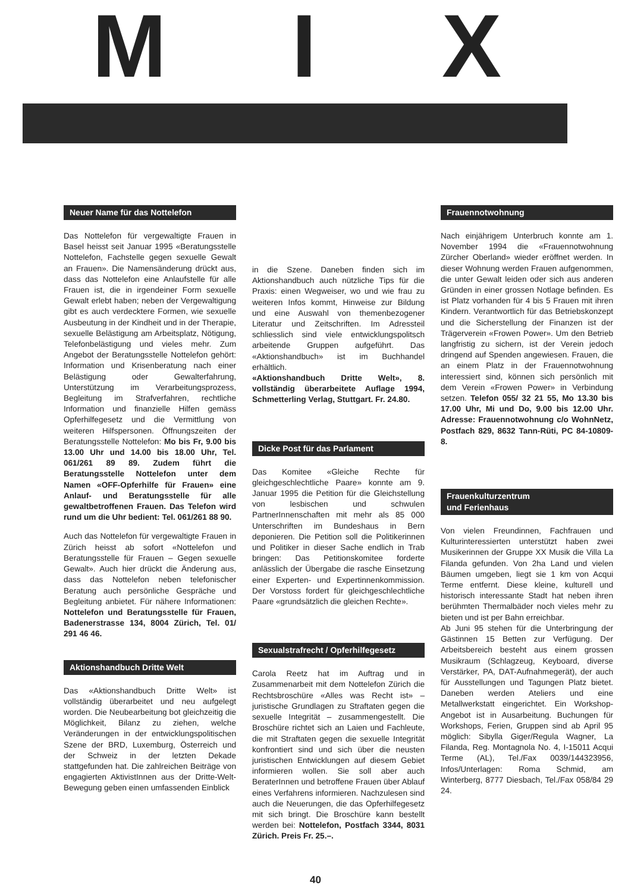M I X
Neuer Name für das Nottelefon
Das Nottelefon für vergewaltigte Frauen in Basel heisst seit Januar 1995 «Beratungsstelle Nottelefon, Fachstelle gegen sexuelle Gewalt an Frauen». Die Namensänderung drückt aus, dass das Nottelefon eine Anlaufstelle für alle Frauen ist, die in irgendeiner Form sexuelle Gewalt erlebt haben; neben der Vergewaltigung gibt es auch verdecktere Formen, wie sexuelle Ausbeutung in der Kindheit und in der Therapie, sexuelle Belästigung am Arbeitsplatz, Nötigung, Telefonbelästigung und vieles mehr. Zum Angebot der Beratungsstelle Nottelefon gehört: Information und Krisenberatung nach einer Belästigung oder Gewalterfahrung, Unterstützung im Verarbeitungsprozess, Begleitung im Strafverfahren, rechtliche Information und finanzielle Hilfen gemäss Opferhilfegesetz und die Vermittlung von weiteren Hilfspersonen. Öffnungszeiten der Beratungsstelle Nottelefon: Mo bis Fr, 9.00 bis 13.00 Uhr und 14.00 bis 18.00 Uhr, Tel. 061/261 89 89. Zudem führt die Beratungsstelle Nottelefon unter dem Namen «OFF-Opferhilfe für Frauen» eine Anlauf- und Beratungsstelle für alle gewaltbetroffenen Frauen. Das Telefon wird rund um die Uhr bedient: Tel. 061/261 88 90.
Auch das Nottelefon für vergewaltigte Frauen in Zürich heisst ab sofort «Nottelefon und Beratungsstelle für Frauen – Gegen sexuelle Gewalt». Auch hier drückt die Änderung aus, dass das Nottelefon neben telefonischer Beratung auch persönliche Gespräche und Begleitung anbietet. Für nähere Informationen: Nottelefon und Beratungsstelle für Frauen, Badenerstrasse 134, 8004 Zürich, Tel. 01/ 291 46 46.
Aktionshandbuch Dritte Welt
Das «Aktionshandbuch Dritte Welt» ist vollständig überarbeitet und neu aufgelegt worden. Die Neubearbeitung bot gleichzeitig die Möglichkeit, Bilanz zu ziehen, welche Veränderungen in der entwicklungspolitischen Szene der BRD, Luxemburg, Österreich und der Schweiz in der letzten Dekade stattgefunden hat. Die zahlreichen Beiträge von engagierten AktivistInnen aus der Dritte-Welt-Bewegung geben einen umfassenden Einblick
in die Szene. Daneben finden sich im Aktionshandbuch auch nützliche Tips für die Praxis: einen Wegweiser, wo und wie frau zu weiteren Infos kommt, Hinweise zur Bildung und eine Auswahl von themenbezogener Literatur und Zeitschriften. Im Adressteil schliesslich sind viele entwicklungspolitsch arbeitende Gruppen aufgeführt. Das «Aktionshandbuch» ist im Buchhandel erhältlich.
«Aktionshandbuch Dritte Welt», 8. vollständig überarbeitete Auflage 1994, Schmetterling Verlag, Stuttgart. Fr. 24.80.
Dicke Post für das Parlament
Das Komitee «Gleiche Rechte für gleichgeschlechtliche Paare» konnte am 9. Januar 1995 die Petition für die Gleichstellung von lesbischen und schwulen PartnerInnenschaften mit mehr als 85 000 Unterschriften im Bundeshaus in Bern deponieren. Die Petition soll die Politikerinnen und Politiker in dieser Sache endlich in Trab bringen: Das Petitionskomitee forderte anlässlich der Übergabe die rasche Einsetzung einer Experten- und Expertinnenkommission. Der Vorstoss fordert für gleichgeschlechtliche Paare «grundsätzlich die gleichen Rechte».
Sexualstrafrecht / Opferhilfegesetz
Carola Reetz hat im Auftrag und in Zusammenarbeit mit dem Nottelefon Zürich die Rechtsbroschüre «Alles was Recht ist» – juristische Grundlagen zu Straftaten gegen die sexuelle Integrität – zusammengestellt. Die Broschüre richtet sich an Laien und Fachleute, die mit Straftaten gegen die sexuelle Integrität konfrontiert sind und sich über die neusten juristischen Entwicklungen auf diesem Gebiet informieren wollen. Sie soll aber auch BeraterInnen und betroffene Frauen über Ablauf eines Verfahrens informieren. Nachzulesen sind auch die Neuerungen, die das Opferhilfegesetz mit sich bringt. Die Broschüre kann bestellt werden bei: Nottelefon, Postfach 3344, 8031 Zürich. Preis Fr. 25.–.
Frauennotwohnung
Nach einjährigem Unterbruch konnte am 1. November 1994 die «Frauennotwohnung Zürcher Oberland» wieder eröffnet werden. In dieser Wohnung werden Frauen aufgenommen, die unter Gewalt leiden oder sich aus anderen Gründen in einer grossen Notlage befinden. Es ist Platz vorhanden für 4 bis 5 Frauen mit ihren Kindern. Verantwortlich für das Betriebskonzept und die Sicherstellung der Finanzen ist der Trägerverein «Frowen Power». Um den Betrieb langfristig zu sichern, ist der Verein jedoch dringend auf Spenden angewiesen. Frauen, die an einem Platz in der Frauennotwohnung interessiert sind, können sich persönlich mit dem Verein «Frowen Power» in Verbindung setzen. Telefon 055/ 32 21 55, Mo 13.30 bis 17.00 Uhr, Mi und Do, 9.00 bis 12.00 Uhr. Adresse: Frauennotwohnung c/o WohnNetz, Postfach 829, 8632 Tann-Rüti, PC 84-10809-8.
Frauenkulturzentrum
und Ferienhaus
Von vielen Freundinnen, Fachfrauen und Kulturinteressierten unterstützt haben zwei Musikerinnen der Gruppe XX Musik die Villa La Filanda gefunden. Von 2ha Land und vielen Bäumen umgeben, liegt sie 1 km von Acqui Terme entfernt. Diese kleine, kulturell und historisch interessante Stadt hat neben ihren berühmten Thermalbäder noch vieles mehr zu bieten und ist per Bahn erreichbar.
Ab Juni 95 stehen für die Unterbringung der Gästinnen 15 Betten zur Verfügung. Der Arbeitsbereich besteht aus einem grossen Musikraum (Schlagzeug, Keyboard, diverse Verstärker, PA, DAT-Aufnahmegerät), der auch für Ausstellungen und Tagungen Platz bietet. Daneben werden Ateliers und eine Metallwerkstatt eingerichtet. Ein Workshop-Angebot ist in Ausarbeitung. Buchungen für Workshops, Ferien, Gruppen sind ab April 95 möglich: Sibylla Giger/Regula Wagner, La Filanda, Reg. Montagnola No. 4, I-15011 Acqui Terme (AL), Tel./Fax 0039/144323956, Infos/Unterlagen: Roma Schmid, am Winterberg, 8777 Diesbach, Tel./Fax 058/84 29 24.
40